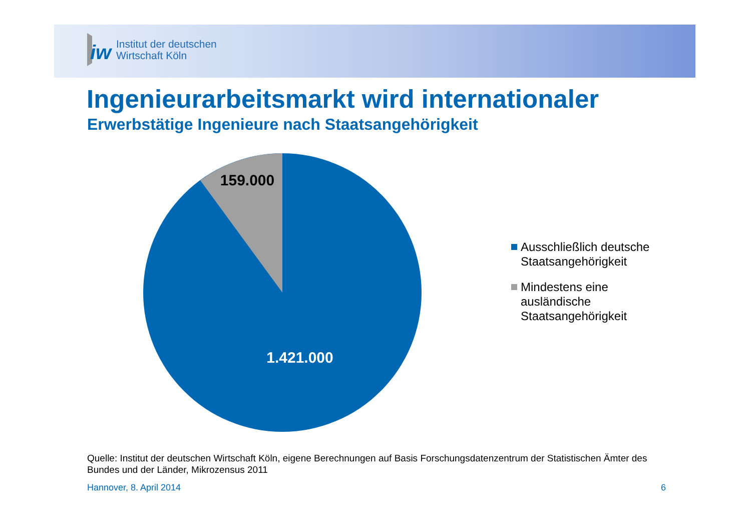iw
Institut der deutschen
Wirtschaft Köln
Ingenieurarbeitsmarkt wird internationaler
Erwerbstätige Ingenieure nach Staatsangehörigkeit
159.000
1.421.000
Ausschließlich deutsche
Staatsangehörigkeit
Mindestens eine
ausländische
Staatsangehörigkeit
Quelle: Institut der deutschen Wirtschaft Köln, eigene Berechnungen auf Basis Forschungsdatenzentrum der Statistischen Ämter des Bundes und der Länder, Mikrozensus 2011
Hannover, 8. April 2014 6